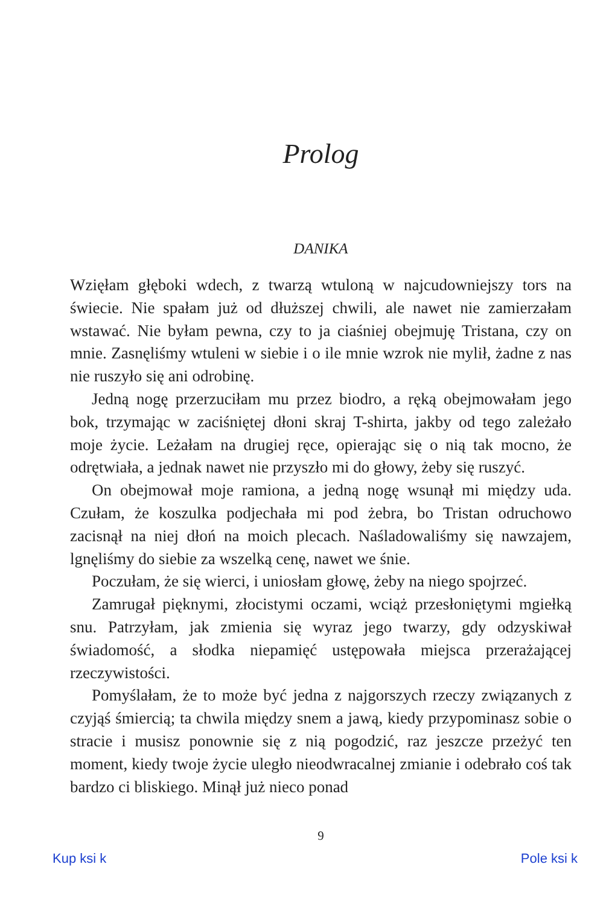Prolog
DANIKA
Wzięłam głęboki wdech, z twarzą wtuloną w najcudowniejszy tors na świecie. Nie spałam już od dłuższej chwili, ale nawet nie zamierzałam wstawać. Nie byłam pewna, czy to ja ciaśniej obejmuję Tristana, czy on mnie. Zasnęliśmy wtuleni w siebie i o ile mnie wzrok nie mylił, żadne z nas nie ruszyło się ani odrobinę.
Jedną nogę przerzuciłam mu przez biodro, a ręką obejmowałam jego bok, trzymając w zaciśniętej dłoni skraj T-shirta, jakby od tego zależało moje życie. Leżałam na drugiej ręce, opierając się o nią tak mocno, że odrętwiała, a jednak nawet nie przyszło mi do głowy, żeby się ruszyć.
On obejmował moje ramiona, a jedną nogę wsunął mi między uda. Czułam, że koszulka podjechała mi pod żebra, bo Tristan odruchowo zacisnął na niej dłoń na moich plecach. Naśladowaliśmy się nawzajem, lgnęliśmy do siebie za wszelką cenę, nawet we śnie.
Poczułam, że się wierci, i uniosłam głowę, żeby na niego spojrzeć.
Zamrugał pięknymi, złocistymi oczami, wciąż przesłoniętymi mgiełką snu. Patrzyłam, jak zmienia się wyraz jego twarzy, gdy odzyskiwał świadomość, a słodka niepamięć ustępowała miejsca przerażającej rzeczywistości.
Pomyślałam, że to może być jedna z najgorszych rzeczy związanych z czyjąś śmiercią; ta chwila między snem a jawą, kiedy przypominasz sobie o stracie i musisz ponownie się z nią pogodzić, raz jeszcze przeżyć ten moment, kiedy twoje życie uległo nieodwracalnej zmianie i odebrało coś tak bardzo ci bliskiego. Minął już nieco ponad
9
Kup ksi k Pole ksi k